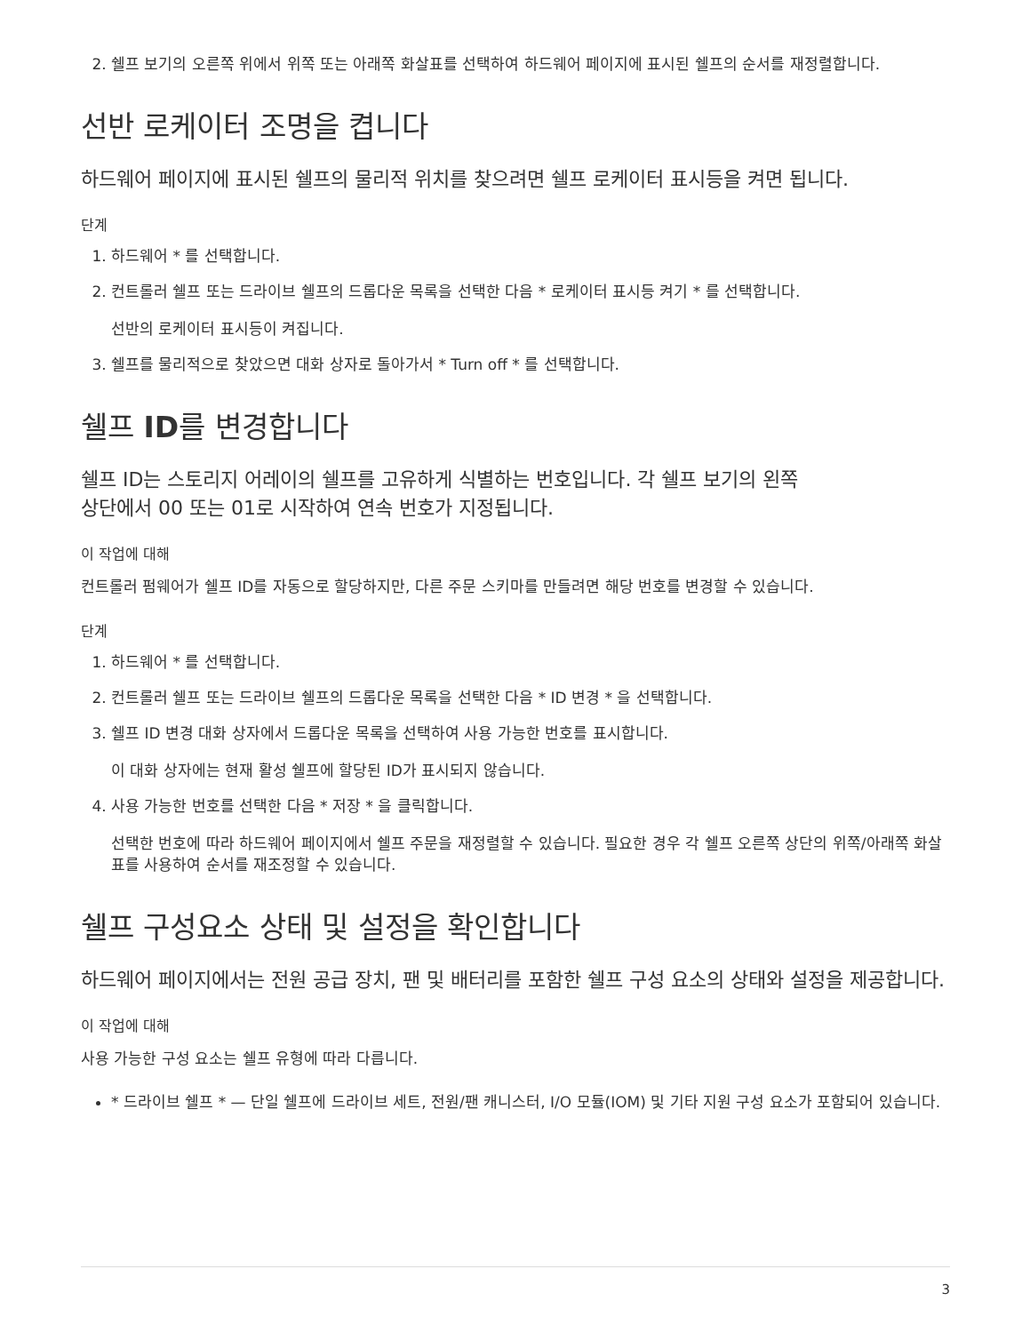2. 쉘프 보기의 오른쪽 위에서 위쪽 또는 아래쪽 화살표를 선택하여 하드웨어 페이지에 표시된 쉘프의 순서를 재정렬합니다.
선반 로케이터 조명을 켭니다
하드웨어 페이지에 표시된 쉘프의 물리적 위치를 찾으려면 쉘프 로케이터 표시등을 켜면 됩니다.
단계
1. 하드웨어 * 를 선택합니다.
2. 컨트롤러 쉘프 또는 드라이브 쉘프의 드롭다운 목록을 선택한 다음 * 로케이터 표시등 켜기 * 를 선택합니다.
선반의 로케이터 표시등이 켜집니다.
3. 쉘프를 물리적으로 찾았으면 대화 상자로 돌아가서 * Turn off * 를 선택합니다.
쉘프 ID를 변경합니다
쉘프 ID는 스토리지 어레이의 쉘프를 고유하게 식별하는 번호입니다. 각 쉘프 보기의 왼쪽
상단에서 00 또는 01로 시작하여 연속 번호가 지정됩니다.
이 작업에 대해
컨트롤러 펌웨어가 쉘프 ID를 자동으로 할당하지만, 다른 주문 스키마를 만들려면 해당 번호를 변경할 수 있습니다.
단계
1. 하드웨어 * 를 선택합니다.
2. 컨트롤러 쉘프 또는 드라이브 쉘프의 드롭다운 목록을 선택한 다음 * ID 변경 * 을 선택합니다.
3. 쉘프 ID 변경 대화 상자에서 드롭다운 목록을 선택하여 사용 가능한 번호를 표시합니다.
이 대화 상자에는 현재 활성 쉘프에 할당된 ID가 표시되지 않습니다.
4. 사용 가능한 번호를 선택한 다음 * 저장 * 을 클릭합니다.
선택한 번호에 따라 하드웨어 페이지에서 쉘프 주문을 재정렬할 수 있습니다. 필요한 경우 각 쉘프 오른쪽 상단의 위쪽/아래쪽 화살표를 사용하여 순서를 재조정할 수 있습니다.
쉘프 구성요소 상태 및 설정을 확인합니다
하드웨어 페이지에서는 전원 공급 장치, 팬 및 배터리를 포함한 쉘프 구성 요소의 상태와 설정을 제공합니다.
이 작업에 대해
사용 가능한 구성 요소는 쉘프 유형에 따라 다릅니다.
* 드라이브 쉘프 * — 단일 쉘프에 드라이브 세트, 전원/팬 캐니스터, I/O 모듈(IOM) 및 기타 지원 구성 요소가 포함되어 있습니다.
3